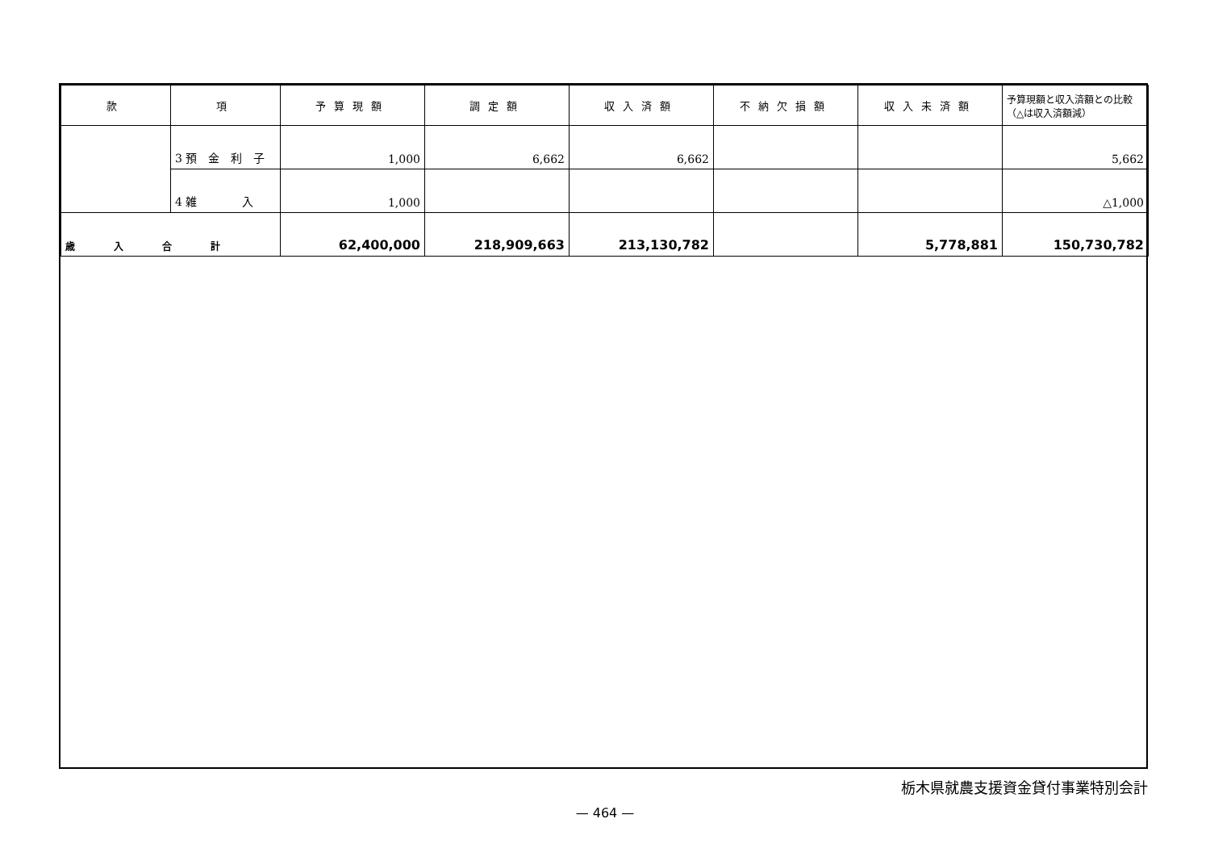| 款 | 項 | 予算現額 | 調定額 | 収入済額 | 不納欠損額 | 収入未済額 | 予算現額と収入済額との比較（△は収入済額減） |
| --- | --- | --- | --- | --- | --- | --- | --- |
| | 3 預 金 利 子 | 1,000 | 6,662 | 6,662 | | | 5,662 |
| | 4 雑 入 | 1,000 | | | | | △1,000 |
| 歳 入 合 計 | | 62,400,000 | 218,909,663 | 213,130,782 | | 5,778,881 | 150,730,782 |
栃木県就農支援資金貸付事業特別会計
— 464 —